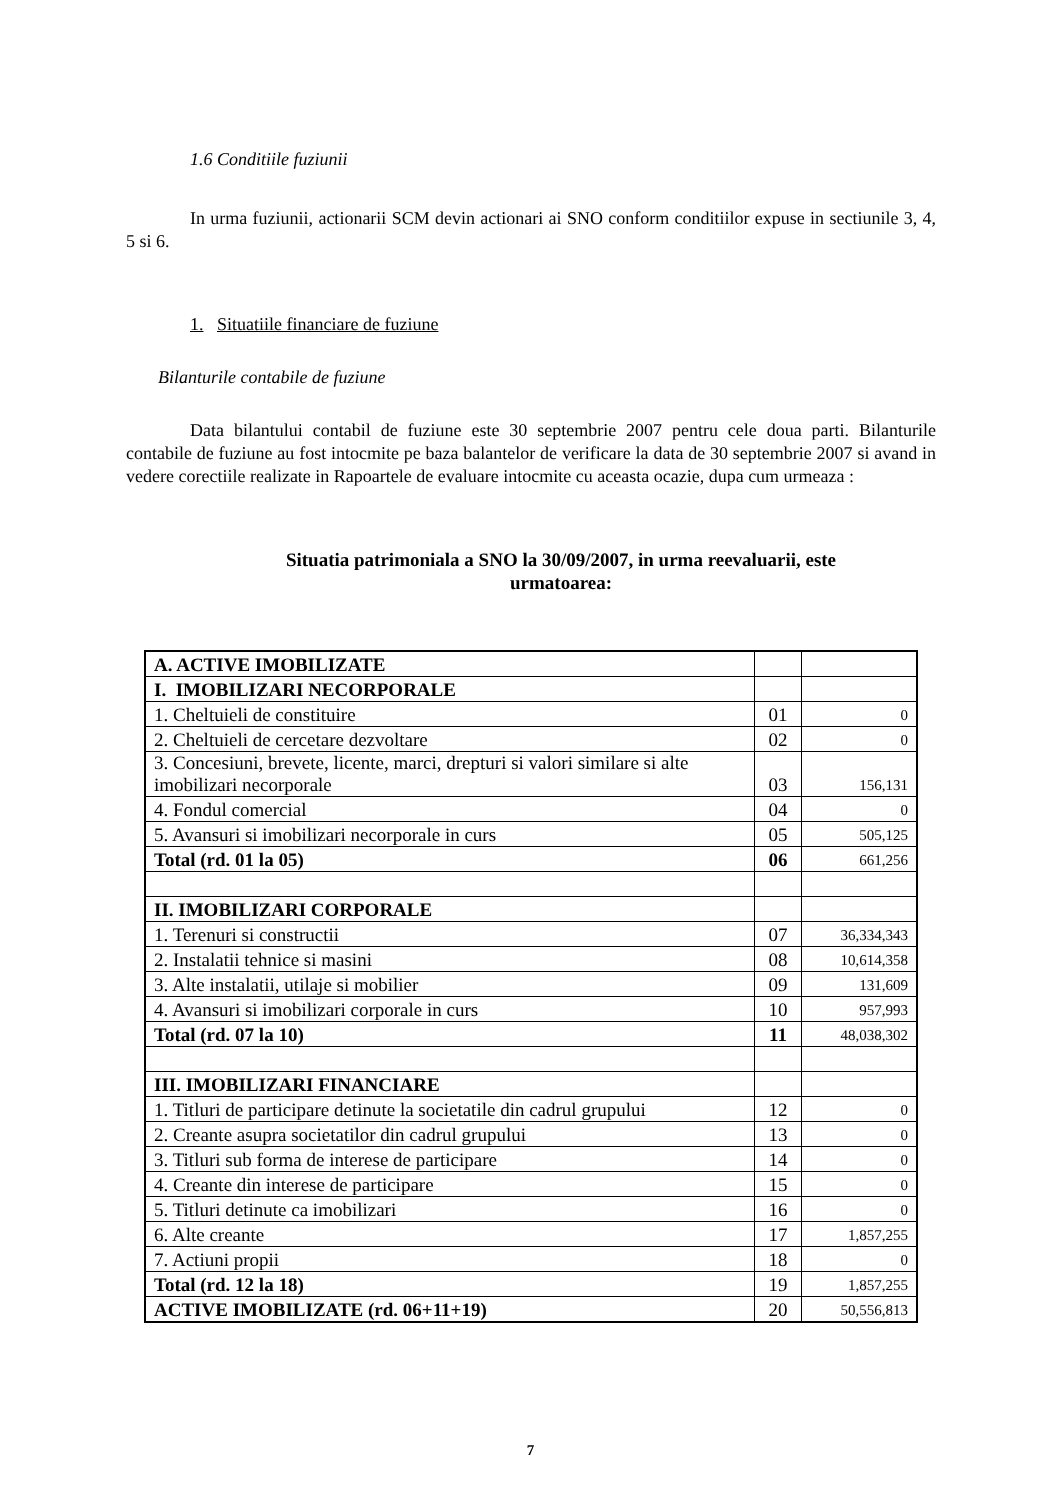1.6 Conditiile fuziunii
In urma fuziunii, actionarii SCM devin actionari ai SNO conform conditiilor expuse in sectiunile 3, 4, 5 si 6.
1. Situatiile financiare de fuziune
Bilanturile contabile de fuziune
Data bilantului contabil de fuziune este 30 septembrie 2007 pentru cele doua parti. Bilanturile contabile de fuziune au fost intocmite pe baza balantelor de verificare la data de 30 septembrie 2007 si avand in vedere corectiile realizate in Rapoartele de evaluare intocmite cu aceasta ocazie, dupa cum urmeaza :
Situatia patrimoniala a SNO la 30/09/2007, in urma reevaluarii, este
urmatoarea:
| A. ACTIVE IMOBILIZATE | | |
| I. IMOBILIZARI NECORPORALE | | |
| 1. Cheltuieli de constituire | 01 | 0 |
| 2. Cheltuieli de cercetare dezvoltare | 02 | 0 |
| 3. Concesiuni, brevete, licente, marci, drepturi si valori similare si alte imobilizari necorporale | 03 | 156,131 |
| 4. Fondul comercial | 04 | 0 |
| 5. Avansuri si imobilizari necorporale in curs | 05 | 505,125 |
| Total (rd. 01 la 05) | 06 | 661,256 |
| II. IMOBILIZARI CORPORALE | | |
| 1. Terenuri si constructii | 07 | 36,334,343 |
| 2. Instalatii tehnice si masini | 08 | 10,614,358 |
| 3. Alte instalatii, utilaje si mobilier | 09 | 131,609 |
| 4. Avansuri si imobilizari corporale in curs | 10 | 957,993 |
| Total (rd. 07 la 10) | 11 | 48,038,302 |
| III. IMOBILIZARI FINANCIARE | | |
| 1. Titluri de participare detinute la societatile din cadrul grupului | 12 | 0 |
| 2. Creante asupra societatilor din cadrul grupului | 13 | 0 |
| 3. Titluri sub forma de interese de participare | 14 | 0 |
| 4. Creante din interese de participare | 15 | 0 |
| 5. Titluri detinute ca imobilizari | 16 | 0 |
| 6. Alte creante | 17 | 1,857,255 |
| 7. Actiuni propii | 18 | 0 |
| Total (rd. 12 la 18) | 19 | 1,857,255 |
| ACTIVE IMOBILIZATE (rd. 06+11+19) | 20 | 50,556,813 |
7